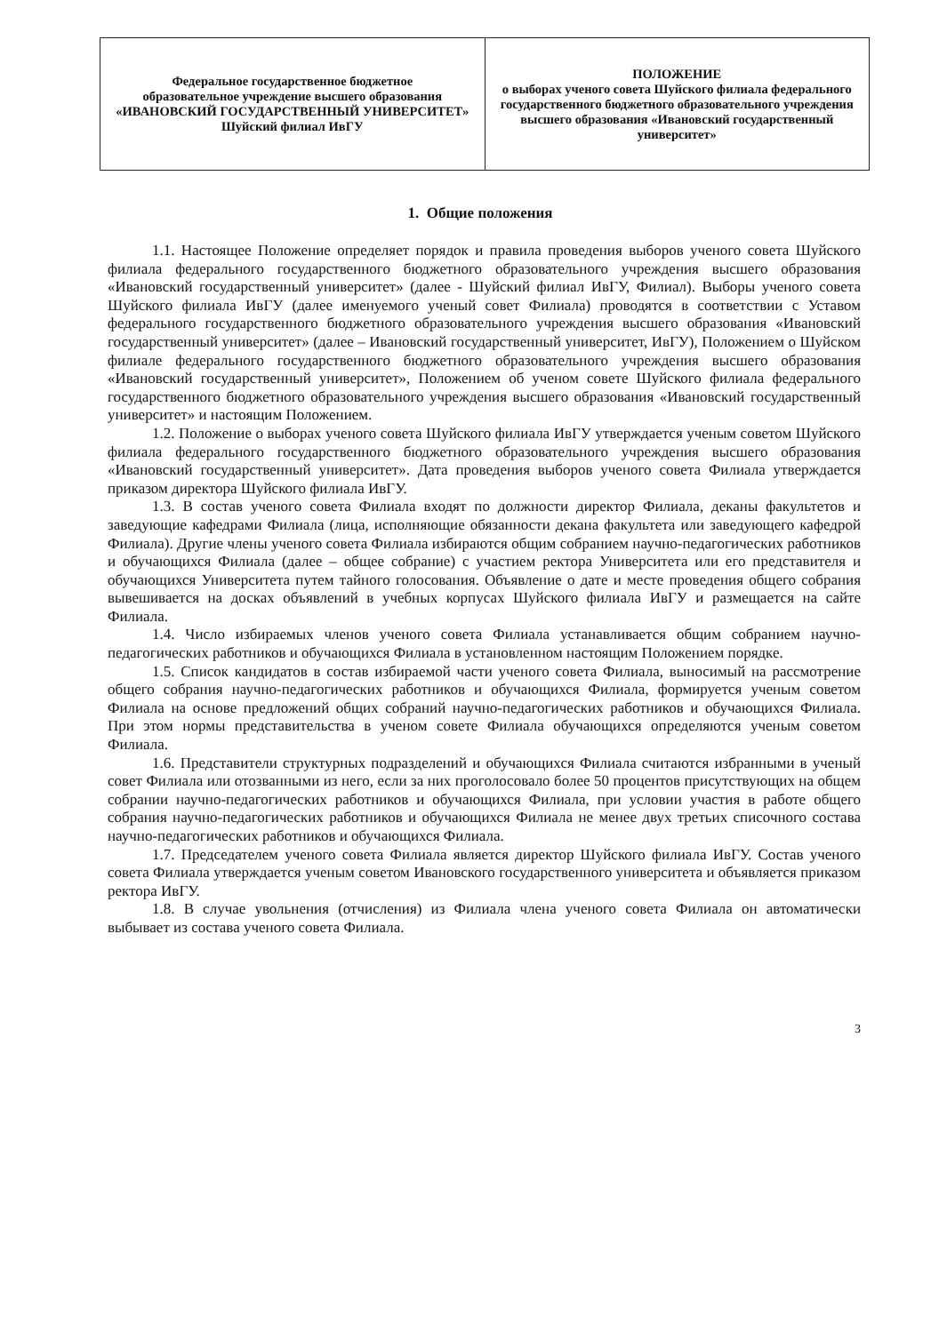| Федеральное государственное бюджетное образовательное учреждение высшего образования «ИВАНОВСКИЙ ГОСУДАРСТВЕННЫЙ УНИВЕРСИТЕТ» Шуйский филиал ИвГУ | ПОЛОЖЕНИЕ о выборах ученого совета Шуйского филиала федерального государственного бюджетного образовательного учреждения высшего образования «Ивановский государственный университет» |
1. Общие положения
1.1. Настоящее Положение определяет порядок и правила проведения выборов ученого совета Шуйского филиала федерального государственного бюджетного образовательного учреждения высшего образования «Ивановский государственный университет» (далее - Шуйский филиал ИвГУ, Филиал). Выборы ученого совета Шуйского филиала ИвГУ (далее именуемого ученый совет Филиала) проводятся в соответствии с Уставом федерального государственного бюджетного образовательного учреждения высшего образования «Ивановский государственный университет» (далее – Ивановский государственный университет, ИвГУ), Положением о Шуйском филиале федерального государственного бюджетного образовательного учреждения высшего образования «Ивановский государственный университет», Положением об ученом совете Шуйского филиала федерального государственного бюджетного образовательного учреждения высшего образования «Ивановский государственный университет» и настоящим Положением.
1.2. Положение о выборах ученого совета Шуйского филиала ИвГУ утверждается ученым советом Шуйского филиала федерального государственного бюджетного образовательного учреждения высшего образования «Ивановский государственный университет». Дата проведения выборов ученого совета Филиала утверждается приказом директора Шуйского филиала ИвГУ.
1.3. В состав ученого совета Филиала входят по должности директор Филиала, деканы факультетов и заведующие кафедрами Филиала (лица, исполняющие обязанности декана факультета или заведующего кафедрой Филиала). Другие члены ученого совета Филиала избираются общим собранием научно-педагогических работников и обучающихся Филиала (далее – общее собрание) с участием ректора Университета или его представителя и обучающихся Университета путем тайного голосования. Объявление о дате и месте проведения общего собрания вывешивается на досках объявлений в учебных корпусах Шуйского филиала ИвГУ и размещается на сайте Филиала.
1.4. Число избираемых членов ученого совета Филиала устанавливается общим собранием научно-педагогических работников и обучающихся Филиала в установленном настоящим Положением порядке.
1.5. Список кандидатов в состав избираемой части ученого совета Филиала, выносимый на рассмотрение общего собрания научно-педагогических работников и обучающихся Филиала, формируется ученым советом Филиала на основе предложений общих собраний научно-педагогических работников и обучающихся Филиала. При этом нормы представительства в ученом совете Филиала обучающихся определяются ученым советом Филиала.
1.6. Представители структурных подразделений и обучающихся Филиала считаются избранными в ученый совет Филиала или отозванными из него, если за них проголосовало более 50 процентов присутствующих на общем собрании научно-педагогических работников и обучающихся Филиала, при условии участия в работе общего собрания научно-педагогических работников и обучающихся Филиала не менее двух третьих списочного состава научно-педагогических работников и обучающихся Филиала.
1.7. Председателем ученого совета Филиала является директор Шуйского филиала ИвГУ. Состав ученого совета Филиала утверждается ученым советом Ивановского государственного университета и объявляется приказом ректора ИвГУ.
1.8. В случае увольнения (отчисления) из Филиала члена ученого совета Филиала он автоматически выбывает из состава ученого совета Филиала.
3